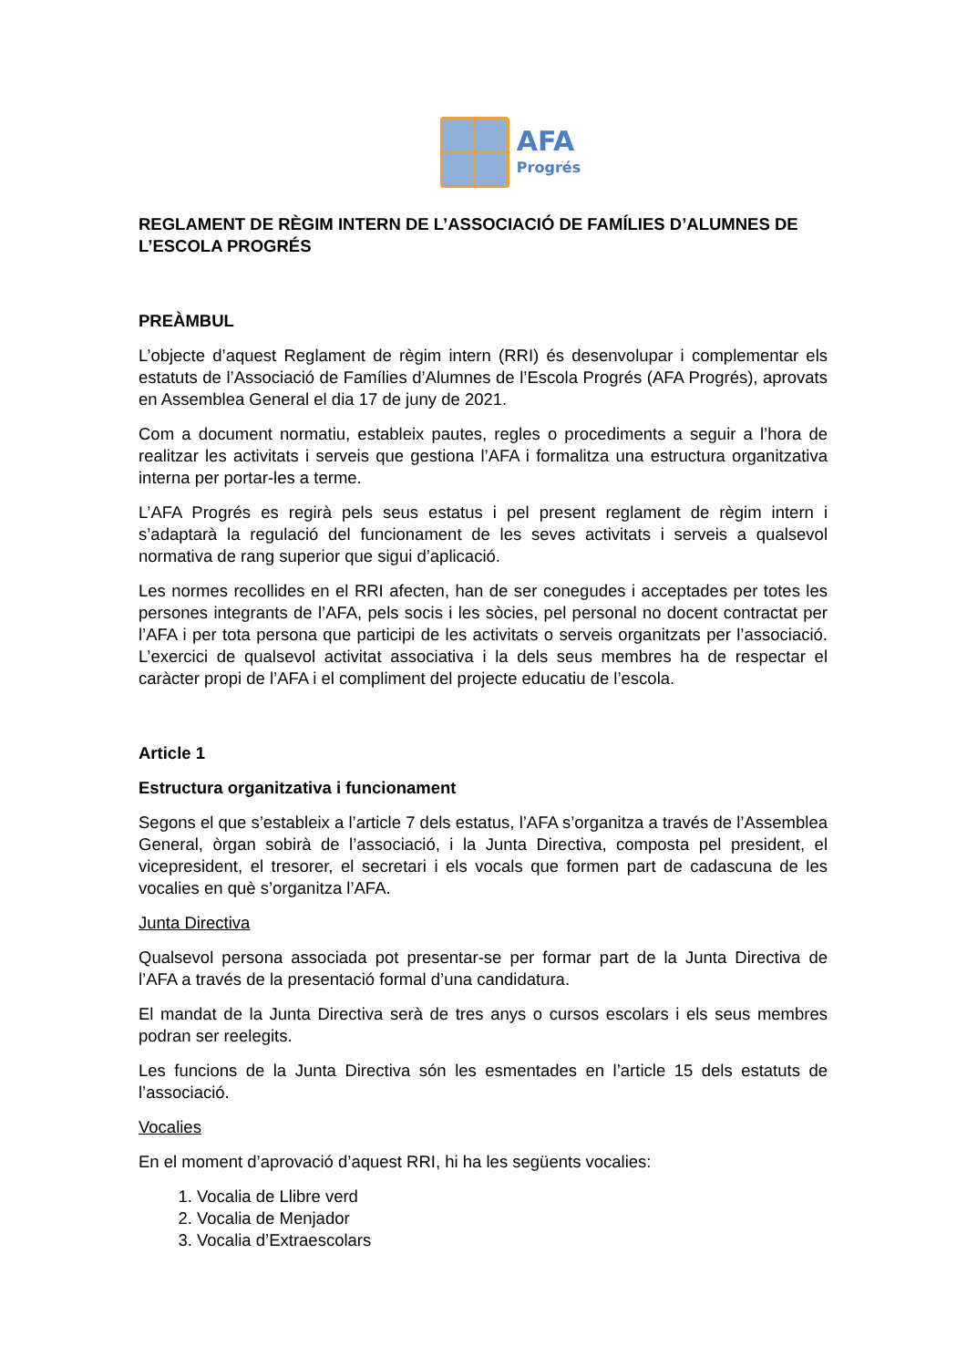AFA
Progrés
REGLAMENT DE RÈGIM INTERN DE L’ASSOCIACIÓ DE FAMÍLIES D’ALUMNES DE L’ESCOLA PROGRÉS
PREÀMBUL
L’objecte d’aquest Reglament de règim intern (RRI) és desenvolupar i complementar els estatuts de l’Associació de Famílies d’Alumnes de l’Escola Progrés (AFA Progrés), aprovats en Assemblea General el dia 17 de juny de 2021.
Com a document normatiu, estableix pautes, regles o procediments a seguir a l’hora de realitzar les activitats i serveis que gestiona l’AFA i formalitza una estructura organitzativa interna per portar-les a terme.
L’AFA Progrés es regirà pels seus estatus i pel present reglament de règim intern i s’adaptarà la regulació del funcionament de les seves activitats i serveis a qualsevol normativa de rang superior que sigui d’aplicació.
Les normes recollides en el RRI afecten, han de ser conegudes i acceptades per totes les persones integrants de l’AFA, pels socis i les sòcies, pel personal no docent contractat per l’AFA i per tota persona que participi de les activitats o serveis organitzats per l’associació. L’exercici de qualsevol activitat associativa i la dels seus membres ha de respectar el caràcter propi de l’AFA i el compliment del projecte educatiu de l’escola.
Article 1
Estructura organitzativa i funcionament
Segons el que s’estableix a l’article 7 dels estatus, l’AFA s’organitza a través de l’Assemblea General, òrgan sobirà de l’associació, i la Junta Directiva, composta pel president, el vicepresident, el tresorer, el secretari i els vocals que formen part de cadascuna de les vocalies en què s’organitza l’AFA.
Junta Directiva
Qualsevol persona associada pot presentar-se per formar part de la Junta Directiva de l’AFA a través de la presentació formal d’una candidatura.
El mandat de la Junta Directiva serà de tres anys o cursos escolars i els seus membres podran ser reelegits.
Les funcions de la Junta Directiva són les esmentades en l’article 15 dels estatuts de l’associació.
Vocalies
En el moment d’aprovació d’aquest RRI, hi ha les següents vocalies:
1. Vocalia de Llibre verd
2. Vocalia de Menjador
3. Vocalia d’Extraescolars